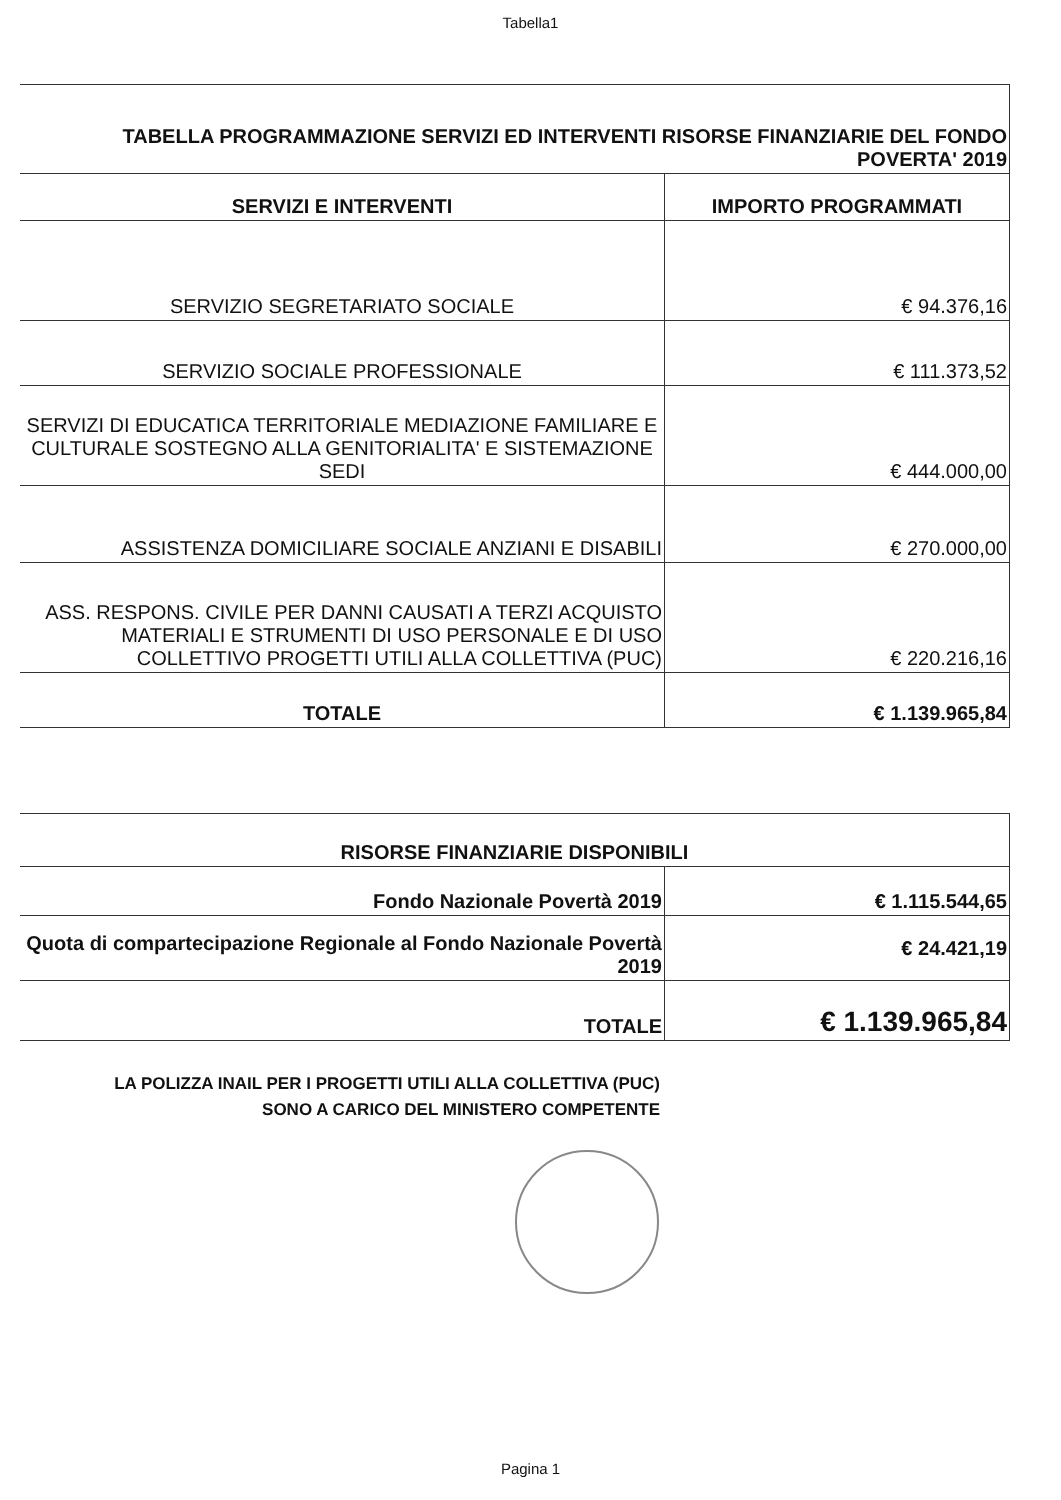Tabella1
| TABELLA PROGRAMMAZIONE SERVIZI ED INTERVENTI RISORSE FINANZIARIE DEL FONDO POVERTA' 2019 | |
| SERVIZI E INTERVENTI | IMPORTO PROGRAMMATI |
| SERVIZIO SEGRETARIATO SOCIALE | € 94.376,16 |
| SERVIZIO SOCIALE PROFESSIONALE | € 111.373,52 |
| SERVIZI DI EDUCATICA TERRITORIALE MEDIAZIONE FAMILIARE E CULTURALE SOSTEGNO ALLA GENITORIALITA' E SISTEMAZIONE SEDI | € 444.000,00 |
| ASSISTENZA DOMICILIARE SOCIALE ANZIANI E DISABILI | € 270.000,00 |
| ASS. RESPONS. CIVILE PER DANNI CAUSATI A TERZI ACQUISTO MATERIALI E STRUMENTI DI USO PERSONALE E DI USO COLLETTIVO PROGETTI UTILI ALLA COLLETTIVA (PUC) | € 220.216,16 |
| TOTALE | € 1.139.965,84 |
| RISORSE FINANZIARIE DISPONIBILI | |
| Fondo Nazionale Povertà 2019 | € 1.115.544,65 |
| Quota di compartecipazione Regionale al Fondo Nazionale Povertà 2019 | € 24.421,19 |
| TOTALE | € 1.139.965,84 |
LA POLIZZA INAIL PER I PROGETTI UTILI ALLA COLLETTIVA (PUC)
SONO A CARICO DEL MINISTERO COMPETENTE
Pagina 1